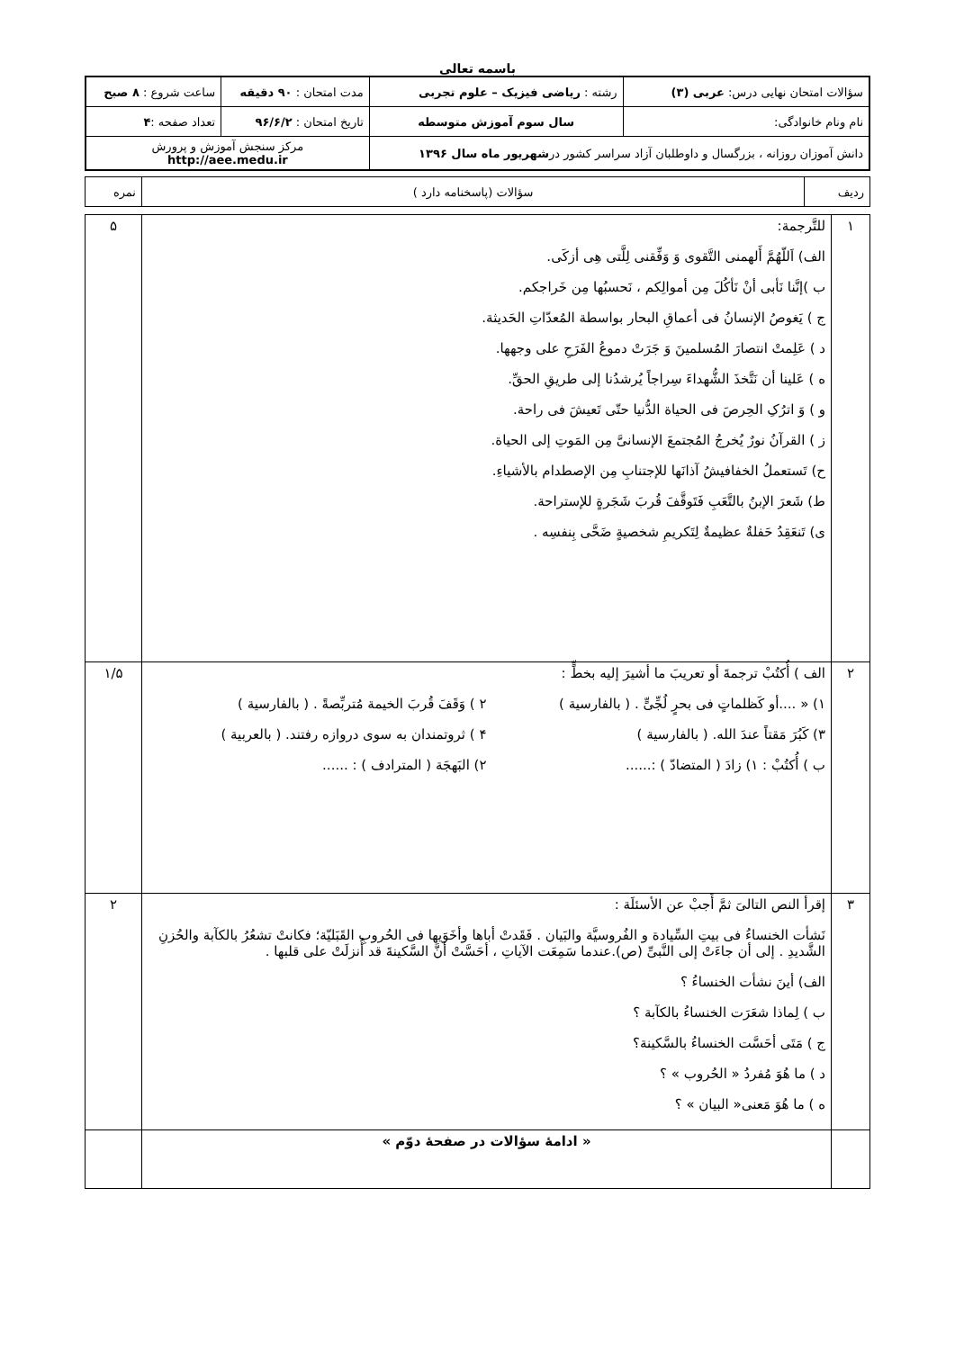باسمه تعالی
| سؤالات امتحان نهایی درس: عربی (۳) | رشته : ریاضی فیزیک – علوم تجربی | مدت امتحان : ۹۰ دقیقه | ساعت شروع : ۸ صبح |
| نام ونام خانوادگی: | سال سوم آموزش متوسطه | تاریخ امتحان : ۹۶/۶/۲ | تعداد صفحه : ۴ |
| دانش آموزان روزانه ، بزرگسال و داوطلبان آزاد سراسر کشور در شهریور ماه سال ۱۳۹۶ | | مرکز سنجش آموزش و پرورش http://aee.medu.ir | |
| ردیف | سؤالات (پاسخنامه دارد ) | نمره |
| ۱ | للتَّرجمة: الف) اَللّهُمَّ أَلهمنی التَّقوی وَ وَفِّقنی لِلَّتی هِی أزکَی. ب )إنَّنا نَأبی أنْ نَأکُلَ مِن أموالِکم ، نَحسبُها مِن خَراجکم. ج ) یَغوصُ الإنسانُ فی أعماقِ البحار بواسطة المُعدّاتِ الحَدیثة. د ) عَلِمتْ انتصارَ المُسلمینَ وَ جَرَتْ دموعُ الفَرَحِ علی وجهها. ه ) عَلینا أن نَتَّخذَ الشُّهداءَ سِراجاً یُرشدُنا إلی طریقِ الحقِّ. و ) وَ اترُکِ الحِرصَ فی الحیاة الدُّنیا حتّی تَعیشَ فی راحة. ز ) القرآنُ نورٌ یُخرجُ المُجتمعَ الإنسانیَّ مِن المَوتِ إلی الحیاة. ح) تَستعملُ الخفافیشُ آذانَها للإجتنابِ مِن الإصطدام بالأشیاءِ. ط) شَعرَ الإبنُ بالتَّعَبِ فَتَوقَّفَ قُربَ شَجَرةٍ للإستراحة. ی) تَنعَقِدُ حَفلةٌ عظیمةٌ لِتَکریمِ شخصیةٍ ضَحَّی بِنفسِه . | ۵ |
| ۲ | الف ) أُکتُبْ ترجمةَ أو تعریبَ ما أشیرَ إلیه بخطٍّ : ۱) « ....أو کَظلماتٍ فی بحرٍ لُجِّیٍّ . ( بالفارسیة ) ۲ ) وَقَفَ قُربَ الخیمة مُتربِّصةً . ( بالفارسیة ) ۳) کَبُرَ مَقتاً عندَ الله. ( بالفارسیة ) ۴ ) ثروتمندان به سوی دروازه رفتند. ( بالعربیة ) ب ) أُکتُبْ : ۱) زادَ ( المتضادّ ) :...... ۲) البَهجَة ( المترادف ) : ...... | ۱/۵ |
| ۳ | إقرأ النص التالیَ ثمَّ أَجبْ عن الأسئلَة : نَشأت الخنساءُ فی بیتِ السِّیادة و الفُروسیَّة والبَیان . فَقَدتْ أباها وأخَوَیها فی الحُروبِ القَبَلیّة؛ فکانتْ تشعُرُ بالکآبة والحُزنِ الشَّدیدِ . إلی أن جاءَتْ إلی النَّبیِّ (ص).عندما سَمِعَت الآیاتِ ، أحَسَّتْ أنَّ السَّکینةَ قد أُنزلَتْ علی قلبها . الف) أینَ نشأت الخنساءُ ؟ ب ) لِماذا شعَرَت الخنساءُ بالکآبة ؟ ج ) مَتَی أحَسَّت الخنساءُ بالسَّکینة؟ د ) ما هُوَ مُفردُ « الحُروب » ؟ ه ) ما هُوَ مَعنی« البیان » ؟ | ۲ |
| | « ادامۀ سؤالات در صفحۀ دوّم » | |